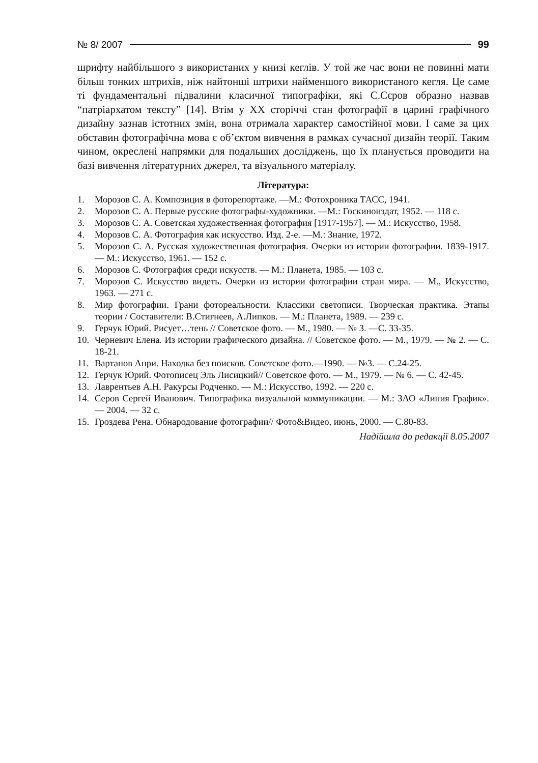№ 8/ 2007 99
шрифту найбільшого з використаних у книзі кеглів. У той же час вони не повинні мати більш тонких штрихів, ніж найтонші штрихи найменшого використаного кегля. Це саме ті фундаментальні підвалини класичної типографіки, які С.Сєров образно назвав “патріархатом тексту” [14]. Втім у XX сторіччі стан фотографії в царині графічного дизайну зазнав істотних змін, вона отримала характер самостійної мови. І саме за цих обставин фотографічна мова є об’єктом вивчення в рамках сучасної дизайн теорії. Таким чином, окреслені напрямки для подальших досліджень, що їх планується проводити на базі вивчення літературних джерел, та візуального матеріалу.
Література:
1. Морозов С. А. Композиция в фоторепортаже. —М.: Фотохроника ТАСС, 1941.
2. Морозов С. А. Первые русские фотографы-художники. —М.: Госкиноиздат, 1952. — 118 с.
3. Морозов С. А. Советская художественная фотография [1917-1957]. — М.: Искусство, 1958.
4. Морозов С. А. Фотография как искусство. Изд. 2-е. —М.: Знание, 1972.
5. Морозов С. А. Русская художественная фотография. Очерки из истории фотографии. 1839-1917. — М.: Искусство, 1961. — 152 с.
6. Морозов С. Фотография среди искусств. — М.: Планета, 1985. — 103 с.
7. Морозов С. Искусство видеть. Очерки из истории фотографии стран мира. — М., Искусство, 1963. — 271 с.
8. Мир фотографии. Грани фотореальности. Классики светописи. Творческая практика. Этапы теории / Составители: В.Стигнеев, А.Липков. — М.: Планета, 1989. — 239 с.
9. Герчук Юрий. Рисует…тень // Советское фото. — М., 1980. — № 3. —С. 33-35.
10. Черневич Елена. Из истории графического дизайна. // Советское фото. — М., 1979. — № 2. — С. 18-21.
11. Вартанов Анри. Находка без поисков. Советское фото.—1990. — №3. — С.24-25.
12. Герчук Юрий. Фотописец Эль Лисицкий// Советское фото. — М., 1979. — № 6. — С. 42-45.
13. Лаврентьев А.Н. Ракурсы Родченко. — М.: Искусство, 1992. — 220 с.
14. Серов Сергей Иванович. Типографика визуальной коммуникации. — М.: ЗАО «Линия График». — 2004. — 32 с.
15. Гроздева Рена. Обнародование фотографии// Фото&Видео, июнь, 2000. — С.80-83.
Надійшла до редакції 8.05.2007